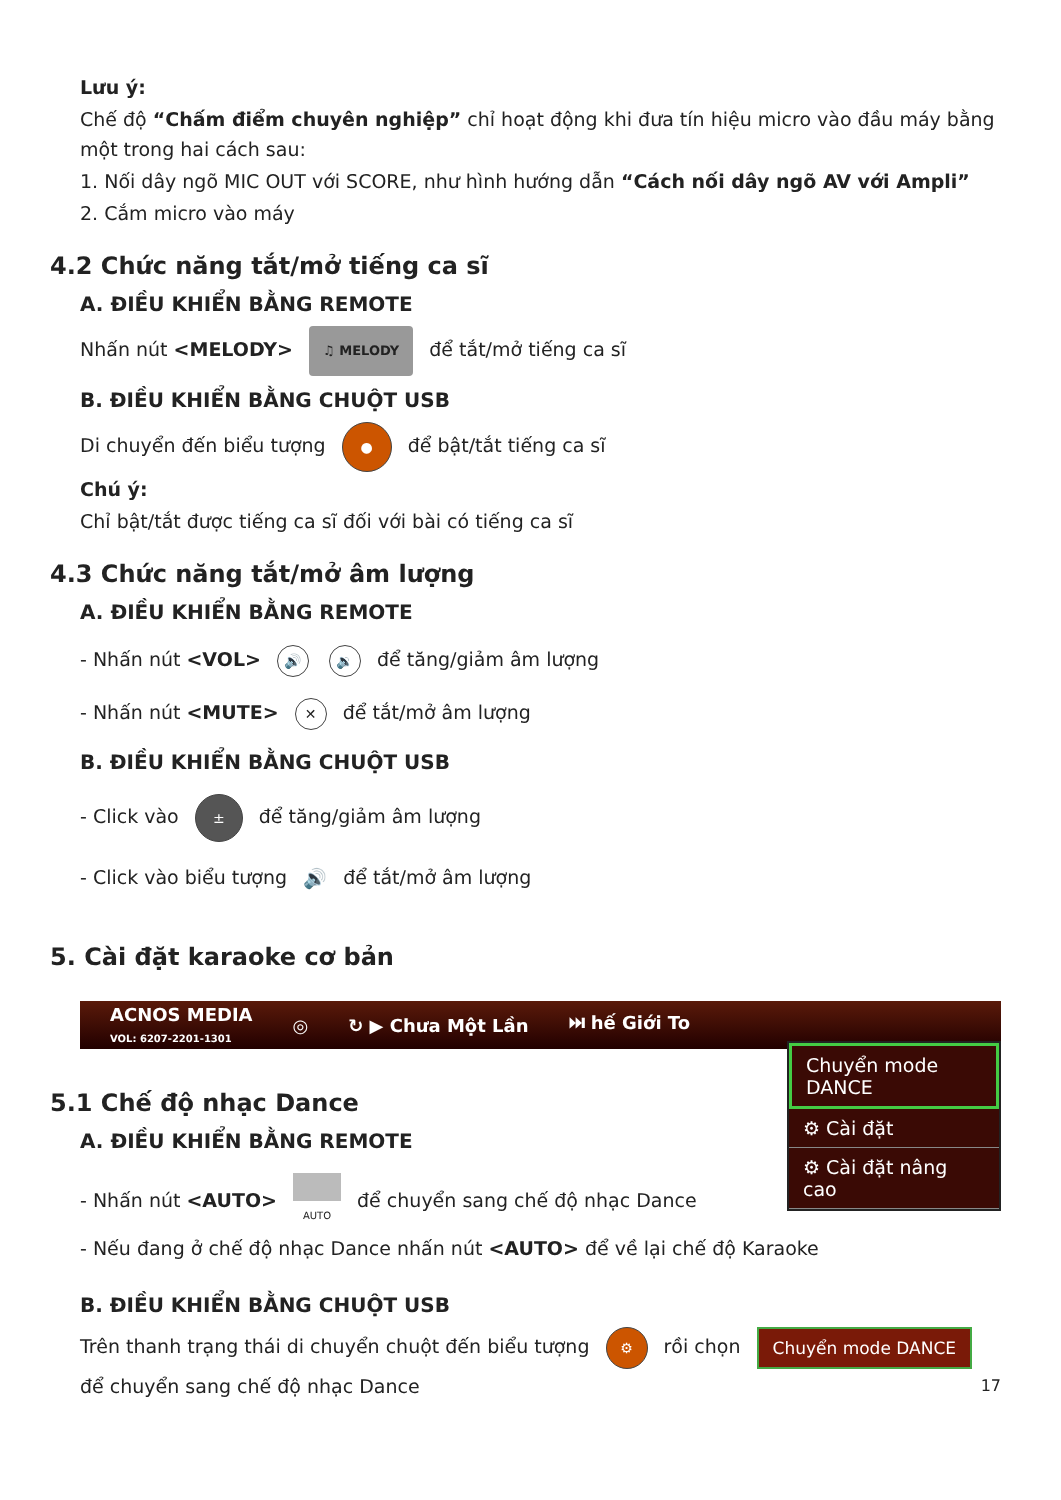Lưu ý:
Chế độ “Chấm điểm chuyên nghiệp” chỉ hoạt động khi đưa tín hiệu micro vào đầu máy bằng một trong hai cách sau:
1. Nối dây ngõ MIC OUT với SCORE, như hình hướng dẫn “Cách nối dây ngõ AV với Ampli”
2. Cắm micro vào máy
4.2 Chức năng tắt/mở tiếng ca sĩ
A. ĐIỀU KHIỂN BẰNG REMOTE
Nhấn nút <MELODY> ♫ MELODY để tắt/mở tiếng ca sĩ
B. ĐIỀU KHIỂN BẰNG CHUỘT USB
Di chuyển đến biểu tượng ● để bật/tắt tiếng ca sĩ
Chú ý:
Chỉ bật/tắt được tiếng ca sĩ đối với bài có tiếng ca sĩ
4.3 Chức năng tắt/mở âm lượng
A. ĐIỀU KHIỂN BẰNG REMOTE
- Nhấn nút <VOL> 🔊 🔉 để tăng/giảm âm lượng
- Nhấn nút <MUTE> ✕ để tắt/mở âm lượng
B. ĐIỀU KHIỂN BẰNG CHUỘT USB
- Click vào ± để tăng/giảm âm lượng
- Click vào biểu tượng 🔊 để tắt/mở âm lượng
5. Cài đặt karaoke cơ bản
ACNOS MEDIA
VOL: 6207-2201-1301 ◎ ↻ ▶ Chưa Một Lần ⏭ hế Giới To
Chuyển mode DANCE
⚙ Cài đặt
⚙ Cài đặt nâng cao
5.1 Chế độ nhạc Dance
A. ĐIỀU KHIỂN BẰNG REMOTE
- Nhấn nút <AUTO> AUTO để chuyển sang chế độ nhạc Dance
- Nếu đang ở chế độ nhạc Dance nhấn nút <AUTO> để về lại chế độ Karaoke
B. ĐIỀU KHIỂN BẰNG CHUỘT USB
Trên thanh trạng thái di chuyển chuột đến biểu tượng ⚙ rồi chọn Chuyển mode DANCE
để chuyển sang chế độ nhạc Dance 17